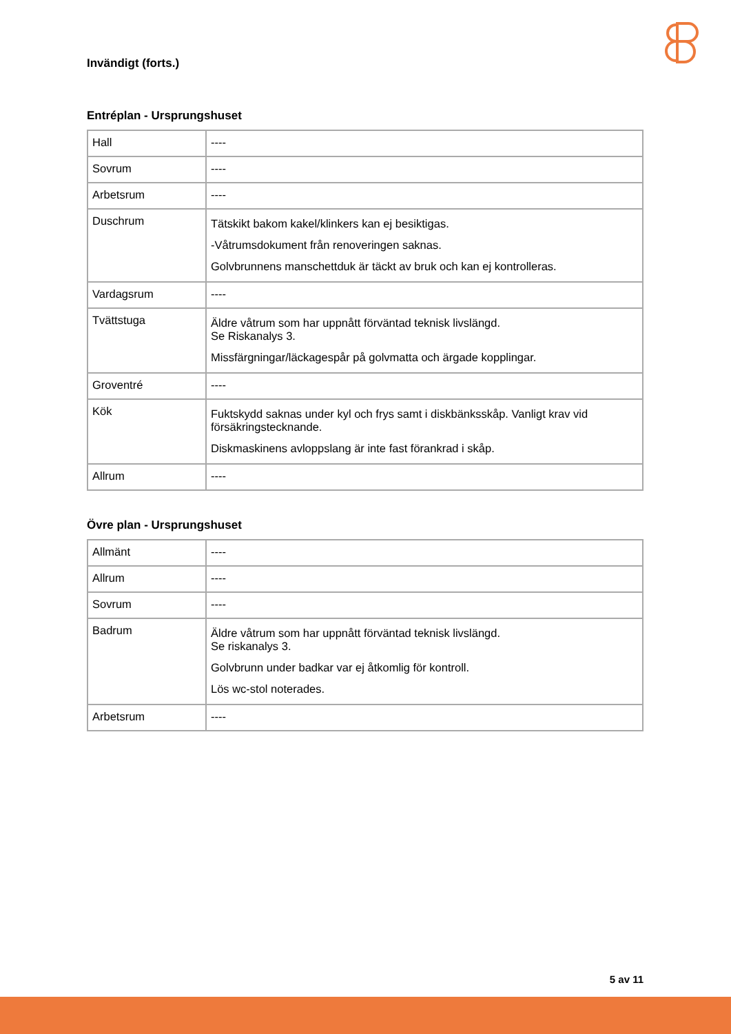Invändigt (forts.)
Entréplan - Ursprungshuset
| Hall | ---- |
| Sovrum | ---- |
| Arbetsrum | ---- |
| Duschrum | Tätskikt bakom kakel/klinkers kan ej besiktigas. -Våtrumsdokument från renoveringen saknas. Golvbrunnens manschettduk är täckt av bruk och kan ej kontrolleras. |
| Vardagsrum | ---- |
| Tvättstuga | Äldre våtrum som har uppnått förväntad teknisk livslängd. Se Riskanalys 3. Missfärgningar/läckagespår på golvmatta och ärgade kopplingar. |
| Groventré | ---- |
| Kök | Fuktskydd saknas under kyl och frys samt i diskbänksskåp. Vanligt krav vid försäkringstecknande. Diskmaskinens avloppslang är inte fast förankrad i skåp. |
| Allrum | ---- |
Övre plan - Ursprungshuset
| Allmänt | ---- |
| Allrum | ---- |
| Sovrum | ---- |
| Badrum | Äldre våtrum som har uppnått förväntad teknisk livslängd. Se riskanalys 3. Golvbrunn under badkar var ej åtkomlig för kontroll. Lös wc-stol noterades. |
| Arbetsrum | ---- |
5 av 11